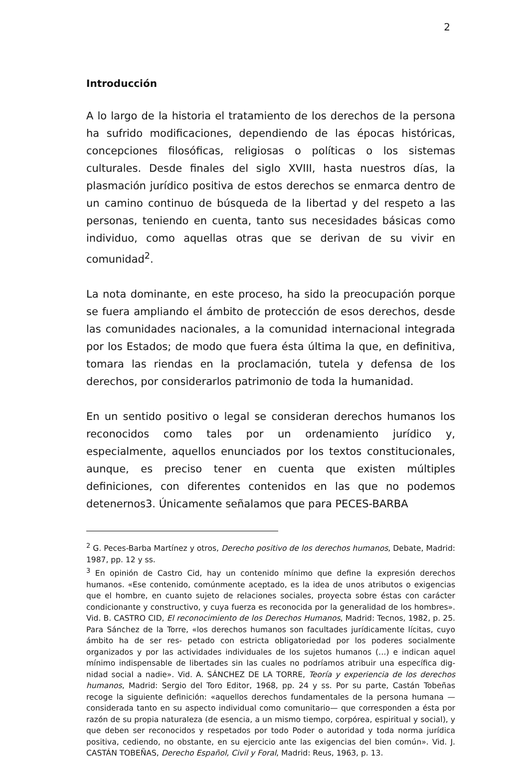2
Introducción
A lo largo de la historia el tratamiento de los derechos de la persona ha sufrido modificaciones, dependiendo de las épocas históricas, concepciones filosóficas, religiosas o políticas o los sistemas culturales. Desde finales del siglo XVIII, hasta nuestros días, la plasmación jurídico positiva de estos derechos se enmarca dentro de un camino continuo de búsqueda de la libertad y del respeto a las personas, teniendo en cuenta, tanto sus necesidades básicas como individuo, como aquellas otras que se derivan de su vivir en comunidad<sup>2</sup>.
La nota dominante, en este proceso, ha sido la preocupación porque se fuera ampliando el ámbito de protección de esos derechos, desde las comunidades nacionales, a la comunidad internacional integrada por los Estados; de modo que fuera ésta última la que, en definitiva, tomara las riendas en la proclamación, tutela y defensa de los derechos, por considerarlos patrimonio de toda la humanidad.
En un sentido positivo o legal se consideran derechos humanos los reconocidos como tales por un ordenamiento jurídico y, especialmente, aquellos enunciados por los textos constitucionales, aunque, es preciso tener en cuenta que existen múltiples definiciones, con diferentes contenidos en las que no podemos detenernos3. Únicamente señalamos que para PECES-BARBA
<sup>2</sup> G. Peces-Barba Martínez y otros, Derecho positivo de los derechos humanos, Debate, Madrid: 1987, pp. 12 y ss.
<sup>3</sup> En opinión de Castro Cid, hay un contenido mínimo que define la expresión derechos humanos. «Ese contenido, comúnmente aceptado, es la idea de unos atributos o exigencias que el hombre, en cuanto sujeto de relaciones sociales, proyecta sobre éstas con carácter condicionante y constructivo, y cuya fuerza es reconocida por la generalidad de los hombres». Vid. B. CASTRO CID, El reconocimiento de los Derechos Humanos, Madrid: Tecnos, 1982, p. 25. Para Sánchez de la Torre, «los derechos humanos son facultades jurídicamente lícitas, cuyo ámbito ha de ser res- petado con estricta obligatoriedad por los poderes socialmente organizados y por las actividades individuales de los sujetos humanos (…) e indican aquel mínimo indispensable de libertades sin las cuales no podríamos atribuir una específica dig- nidad social a nadie». Vid. A. SÁNCHEZ DE LA TORRE, Teoría y experiencia de los derechos humanos, Madrid: Sergio del Toro Editor, 1968, pp. 24 y ss. Por su parte, Castán Tobeñas recoge la siguiente definición: «aquellos derechos fundamentales de la persona humana —considerada tanto en su aspecto individual como comunitario— que corresponden a ésta por razón de su propia naturaleza (de esencia, a un mismo tiempo, corpórea, espiritual y social), y que deben ser reconocidos y respetados por todo Poder o autoridad y toda norma jurídica positiva, cediendo, no obstante, en su ejercicio ante las exigencias del bien común». Vid. J. CASTÁN TOBEÑAS, Derecho Español, Civil y Foral, Madrid: Reus, 1963, p. 13.